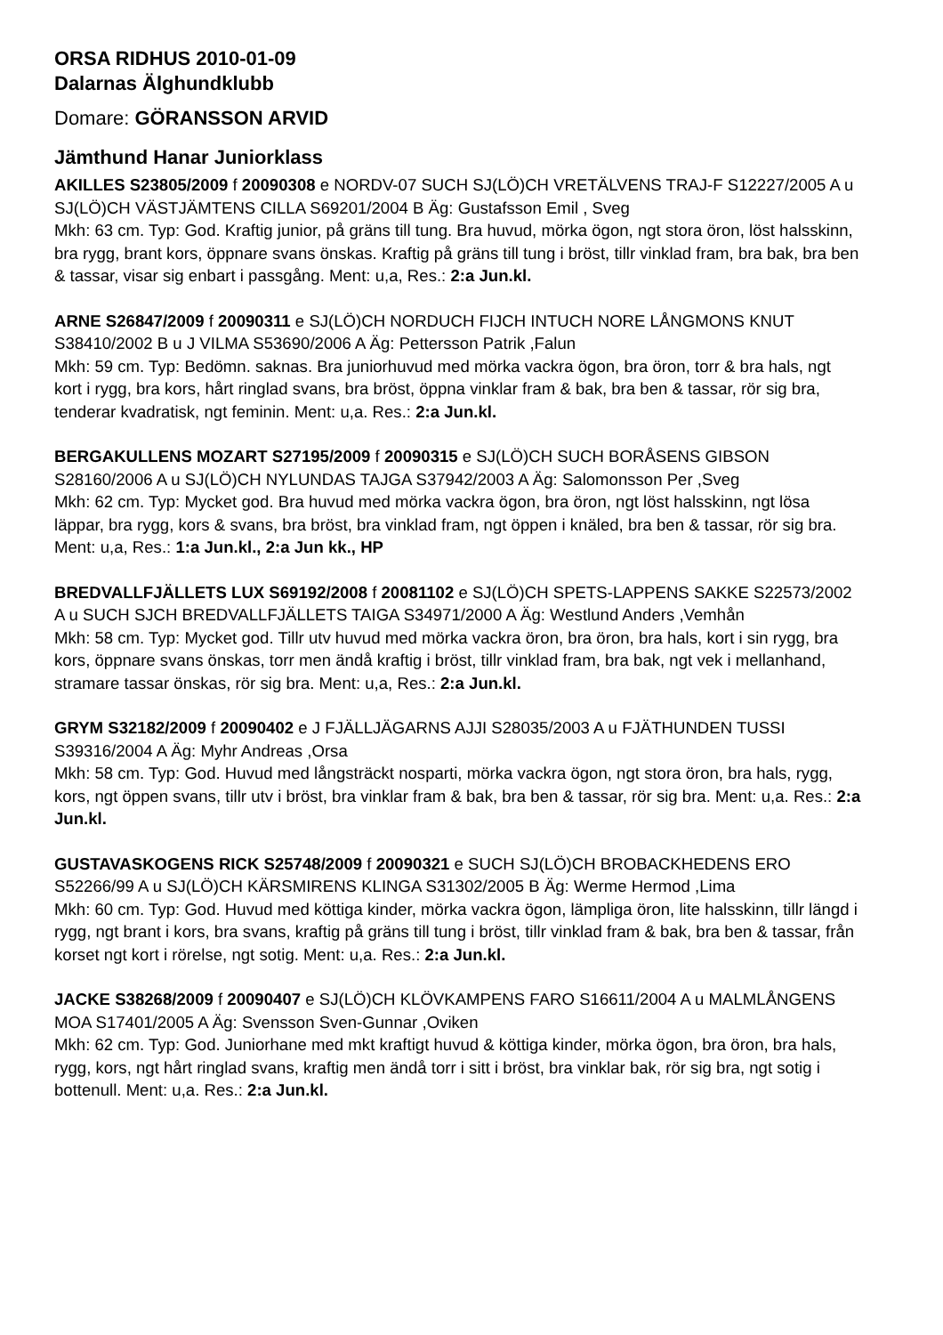ORSA RIDHUS 2010-01-09
Dalarnas Älghundklubb
Domare: GÖRANSSON ARVID
Jämthund Hanar Juniorklass
AKILLES S23805/2009 f 20090308 e NORDV-07 SUCH SJ(LÖ)CH VRETÄLVENS TRAJ-F S12227/2005 A u SJ(LÖ)CH VÄSTJÄMTENS CILLA S69201/2004 B Äg: Gustafsson Emil , Sveg
Mkh: 63 cm. Typ: God. Kraftig junior, på gräns till tung. Bra huvud, mörka ögon, ngt stora öron, löst halsskinn, bra rygg, brant kors, öppnare svans önskas. Kraftig på gräns till tung i bröst, tillr vinklad fram, bra bak, bra ben & tassar, visar sig enbart i passgång. Ment: u,a, Res.: 2:a Jun.kl.
ARNE S26847/2009 f 20090311 e SJ(LÖ)CH NORDUCH FIJCH INTUCH NORE LÅNGMONS KNUT S38410/2002 B u J VILMA S53690/2006 A Äg: Pettersson Patrik ,Falun
Mkh: 59 cm. Typ: Bedömn. saknas. Bra juniorhuvud med mörka vackra ögon, bra öron, torr & bra hals, ngt kort i rygg, bra kors, hårt ringlad svans, bra bröst, öppna vinklar fram & bak, bra ben & tassar, rör sig bra, tenderar kvadratisk, ngt feminin. Ment: u,a. Res.: 2:a Jun.kl.
BERGAKULLENS MOZART S27195/2009 f 20090315 e SJ(LÖ)CH SUCH BORÅSENS GIBSON S28160/2006 A u SJ(LÖ)CH NYLUNDAS TAJGA S37942/2003 A Äg: Salomonsson Per ,Sveg
Mkh: 62 cm. Typ: Mycket god. Bra huvud med mörka vackra ögon, bra öron, ngt löst halsskinn, ngt lösa läppar, bra rygg, kors & svans, bra bröst, bra vinklad fram, ngt öppen i knäled, bra ben & tassar, rör sig bra. Ment: u,a, Res.: 1:a Jun.kl., 2:a Jun kk., HP
BREDVALLFJÄLLETS LUX S69192/2008 f 20081102 e SJ(LÖ)CH SPETS-LAPPENS SAKKE S22573/2002 A u SUCH SJCH BREDVALLFJÄLLETS TAIGA S34971/2000 A Äg: Westlund Anders ,Vemhån
Mkh: 58 cm. Typ: Mycket god. Tillr utv huvud med mörka vackra öron, bra öron, bra hals, kort i sin rygg, bra kors, öppnare svans önskas, torr men ändå kraftig i bröst, tillr vinklad fram, bra bak, ngt vek i mellanhand, stramare tassar önskas, rör sig bra. Ment: u,a, Res.: 2:a Jun.kl.
GRYM S32182/2009 f 20090402 e J FJÄLLJÄGARNS AJJI S28035/2003 A u FJÄTHUNDEN TUSSI S39316/2004 A Äg: Myhr Andreas ,Orsa
Mkh: 58 cm. Typ: God. Huvud med långsträckt nosparti, mörka vackra ögon, ngt stora öron, bra hals, rygg, kors, ngt öppen svans, tillr utv i bröst, bra vinklar fram & bak, bra ben & tassar, rör sig bra. Ment: u,a. Res.: 2:a Jun.kl.
GUSTAVASKOGENS RICK S25748/2009 f 20090321 e SUCH SJ(LÖ)CH BROBACKHEDENS ERO S52266/99 A u SJ(LÖ)CH KÄRSMIRENS KLINGA S31302/2005 B Äg: Werme Hermod ,Lima
Mkh: 60 cm. Typ: God. Huvud med köttiga kinder, mörka vackra ögon, lämpliga öron, lite halsskinn, tillr längd i rygg, ngt brant i kors, bra svans, kraftig på gräns till tung i bröst, tillr vinklad fram & bak, bra ben & tassar, från korset ngt kort i rörelse, ngt sotig. Ment: u,a. Res.: 2:a Jun.kl.
JACKE S38268/2009 f 20090407 e SJ(LÖ)CH KLÖVKAMPENS FARO S16611/2004 A u MALMLÅNGENS MOA S17401/2005 A Äg: Svensson Sven-Gunnar ,Oviken
Mkh: 62 cm. Typ: God. Juniorhane med mkt kraftigt huvud & köttiga kinder, mörka ögon, bra öron, bra hals, rygg, kors, ngt hårt ringlad svans, kraftig men ändå torr i sitt i bröst, bra vinklar bak, rör sig bra, ngt sotig i bottenull. Ment: u,a. Res.: 2:a Jun.kl.